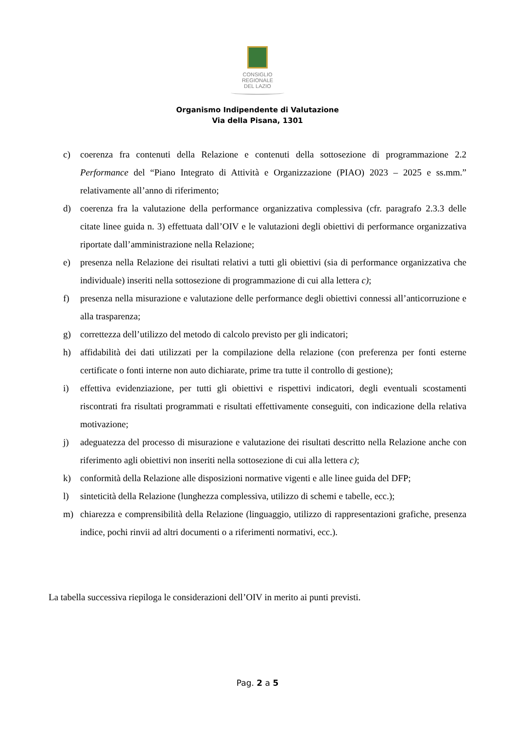CONSIGLIO
REGIONALE
DEL LAZIO
Organismo Indipendente di Valutazione
Via della Pisana, 1301
c) coerenza fra contenuti della Relazione e contenuti della sottosezione di programmazione 2.2 Performance del “Piano Integrato di Attività e Organizzazione (PIAO) 2023 – 2025 e ss.mm.” relativamente all’anno di riferimento;
d) coerenza fra la valutazione della performance organizzativa complessiva (cfr. paragrafo 2.3.3 delle citate linee guida n. 3) effettuata dall’OIV e le valutazioni degli obiettivi di performance organizzativa riportate dall’amministrazione nella Relazione;
e) presenza nella Relazione dei risultati relativi a tutti gli obiettivi (sia di performance organizzativa che individuale) inseriti nella sottosezione di programmazione di cui alla lettera c);
f) presenza nella misurazione e valutazione delle performance degli obiettivi connessi all’anticorruzione e alla trasparenza;
g) correttezza dell’utilizzo del metodo di calcolo previsto per gli indicatori;
h) affidabilità dei dati utilizzati per la compilazione della relazione (con preferenza per fonti esterne certificate o fonti interne non auto dichiarate, prime tra tutte il controllo di gestione);
i) effettiva evidenziazione, per tutti gli obiettivi e rispettivi indicatori, degli eventuali scostamenti riscontrati fra risultati programmati e risultati effettivamente conseguiti, con indicazione della relativa motivazione;
j) adeguatezza del processo di misurazione e valutazione dei risultati descritto nella Relazione anche con riferimento agli obiettivi non inseriti nella sottosezione di cui alla lettera c);
k) conformità della Relazione alle disposizioni normative vigenti e alle linee guida del DFP;
l) sinteticità della Relazione (lunghezza complessiva, utilizzo di schemi e tabelle, ecc.);
m) chiarezza e comprensibilità della Relazione (linguaggio, utilizzo di rappresentazioni grafiche, presenza indice, pochi rinvii ad altri documenti o a riferimenti normativi, ecc.).
La tabella successiva riepiloga le considerazioni dell’OIV in merito ai punti previsti.
Pag. 2 a 5